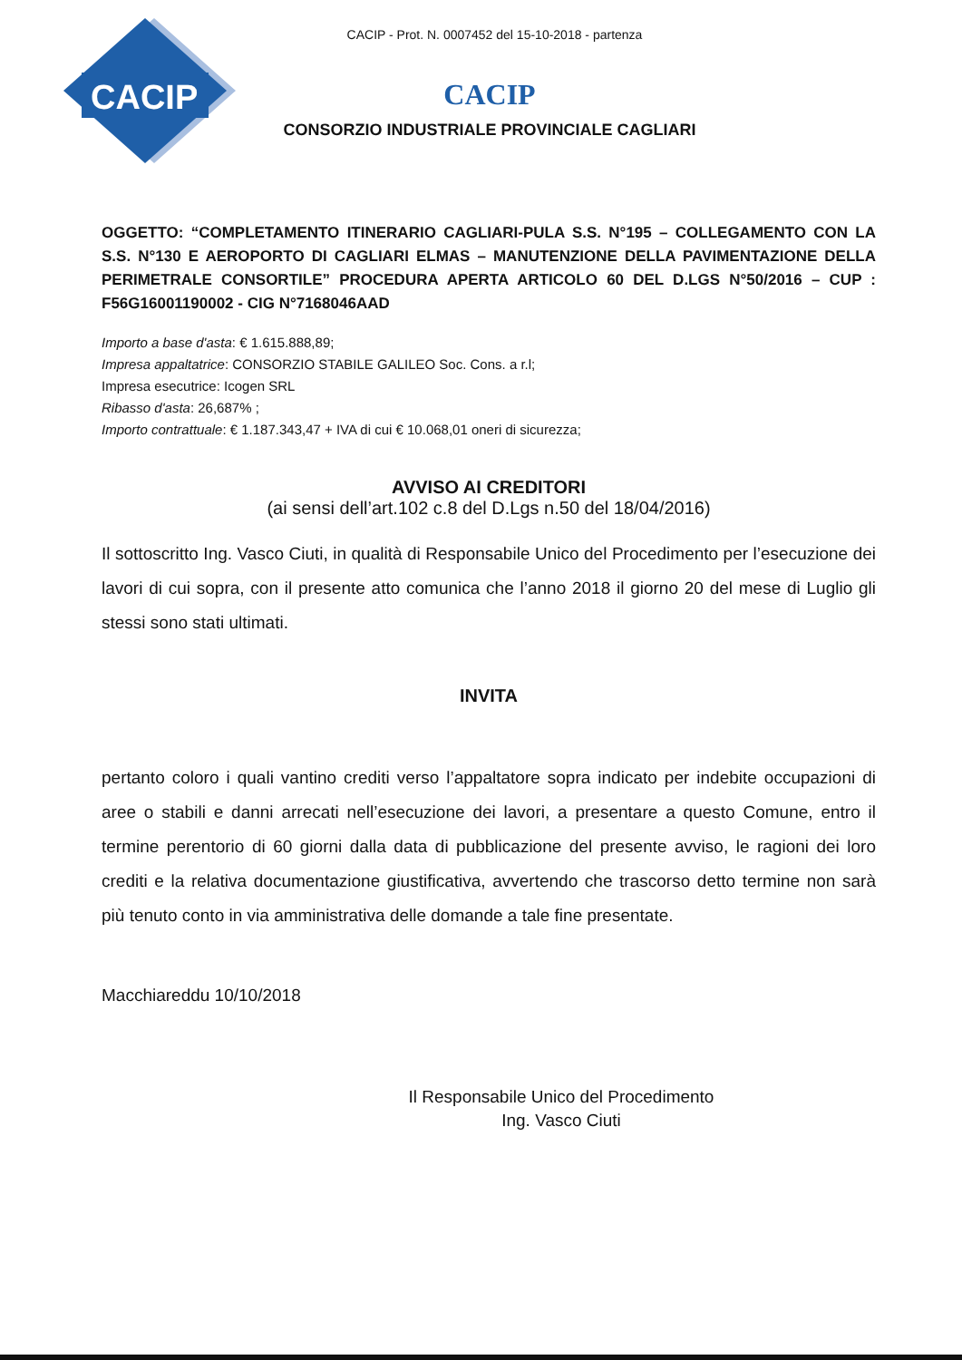CACIP
CACIP - Prot. N. 0007452 del 15-10-2018 - partenza
CACIP
CONSORZIO INDUSTRIALE PROVINCIALE CAGLIARI
OGGETTO: “COMPLETAMENTO ITINERARIO CAGLIARI-PULA S.S. N°195 – COLLEGAMENTO CON LA S.S. N°130 E AEROPORTO DI CAGLIARI ELMAS – MANUTENZIONE DELLA PAVIMENTAZIONE DELLA PERIMETRALE CONSORTILE” PROCEDURA APERTA ARTICOLO 60 DEL D.LGS N°50/2016 – CUP : F56G16001190002 - CIG N°7168046AAD
Importo a base d'asta: € 1.615.888,89;
Impresa appaltatrice: CONSORZIO STABILE GALILEO Soc. Cons. a r.l;
Impresa esecutrice: Icogen SRL
Ribasso d'asta: 26,687% ;
Importo contrattuale: € 1.187.343,47 + IVA di cui € 10.068,01 oneri di sicurezza;
AVVISO AI CREDITORI
(ai sensi dell’art.102 c.8 del D.Lgs n.50 del 18/04/2016)
Il sottoscritto Ing. Vasco Ciuti, in qualità di Responsabile Unico del Procedimento per l’esecuzione dei lavori di cui sopra, con il presente atto comunica che l’anno 2018 il giorno 20 del mese di Luglio gli stessi sono stati ultimati.
INVITA
pertanto coloro i quali vantino crediti verso l’appaltatore sopra indicato per indebite occupazioni di aree o stabili e danni arrecati nell’esecuzione dei lavori, a presentare a questo Comune, entro il termine perentorio di 60 giorni dalla data di pubblicazione del presente avviso, le ragioni dei loro crediti e la relativa documentazione giustificativa, avvertendo che trascorso detto termine non sarà più tenuto conto in via amministrativa delle domande a tale fine presentate.
Macchiareddu 10/10/2018
Il Responsabile Unico del Procedimento
Ing. Vasco Ciuti